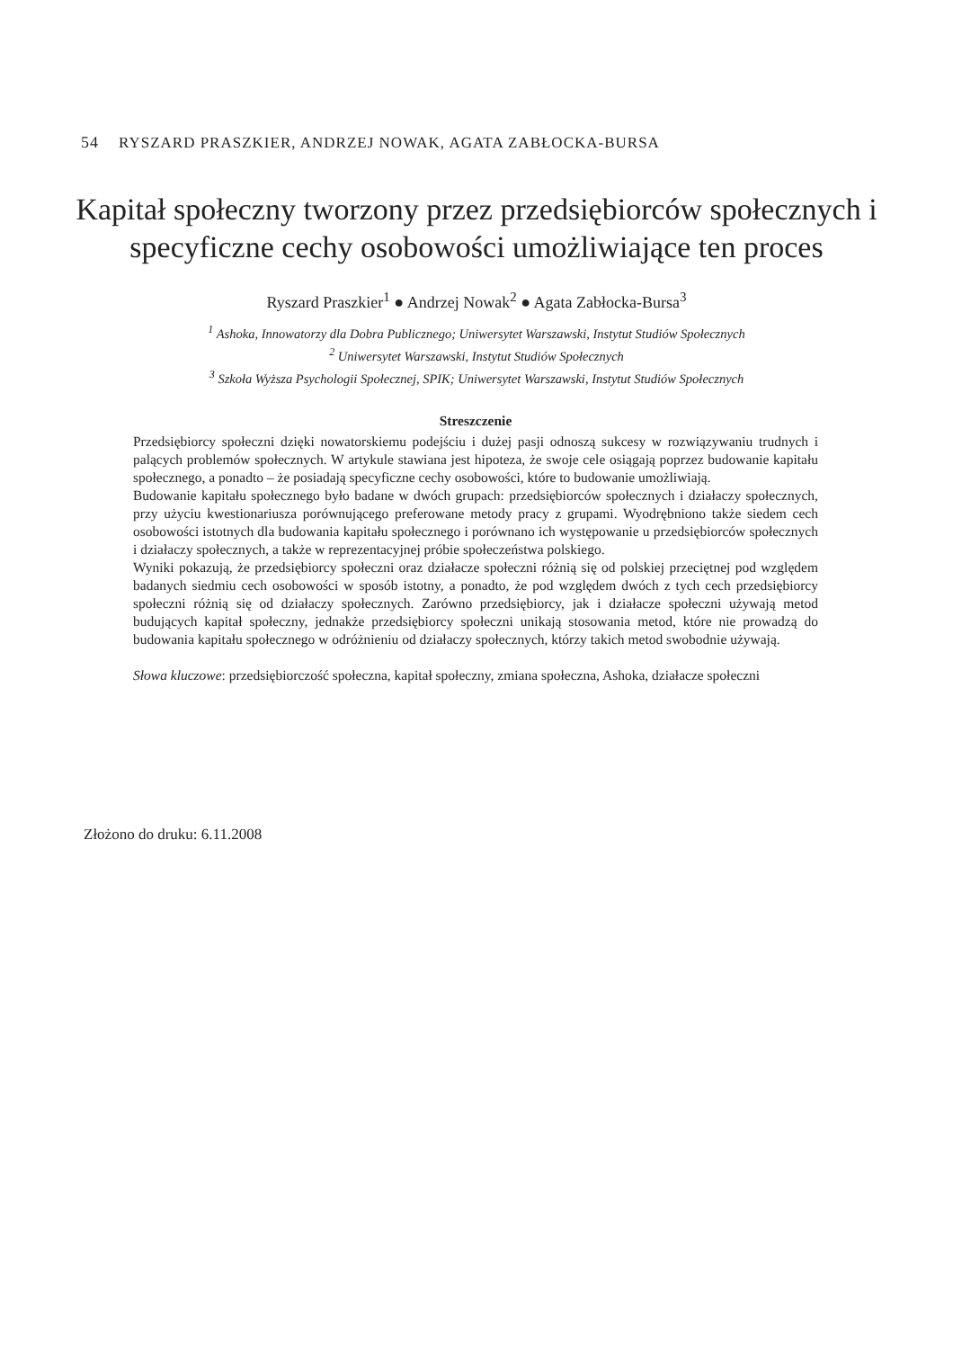54 RYSZARD PRASZKIER, ANDRZEJ NOWAK, AGATA ZABŁOCKA-BURSA
Kapitał społeczny tworzony przez przedsiębiorców społecznych i specyficzne cechy osobowości umożliwiające ten proces
Ryszard Praszkier<sup>1</sup> ● Andrzej Nowak<sup>2</sup> ● Agata Zabłocka-Bursa<sup>3</sup>
<sup>1</sup> Ashoka, Innowatorzy dla Dobra Publicznego; Uniwersytet Warszawski, Instytut Studiów Społecznych
<sup>2</sup> Uniwersytet Warszawski, Instytut Studiów Społecznych
<sup>3</sup> Szkoła Wyższa Psychologii Społecznej, SPIK; Uniwersytet Warszawski, Instytut Studiów Społecznych
Streszczenie
Przedsiębiorcy społeczni dzięki nowatorskiemu podejściu i dużej pasji odnoszą sukcesy w rozwiązywaniu trudnych i palących problemów społecznych. W artykule stawiana jest hipoteza, że swoje cele osiągają poprzez budowanie kapitału społecznego, a ponadto – że posiadają specyficzne cechy osobowości, które to budowanie umożliwiają.
Budowanie kapitału społecznego było badane w dwóch grupach: przedsiębiorców społecznych i działaczy społecznych, przy użyciu kwestionariusza porównującego preferowane metody pracy z grupami. Wyodrębniono także siedem cech osobowości istotnych dla budowania kapitału społecznego i porównano ich występowanie u przedsiębiorców społecznych i działaczy społecznych, a także w reprezentacyjnej próbie społeczeństwa polskiego.
Wyniki pokazują, że przedsiębiorcy społeczni oraz działacze społeczni różnią się od polskiej przeciętnej pod względem badanych siedmiu cech osobowości w sposób istotny, a ponadto, że pod względem dwóch z tych cech przedsiębiorcy społeczni różnią się od działaczy społecznych. Zarówno przedsiębiorcy, jak i działacze społeczni używają metod budujących kapitał społeczny, jednakże przedsiębiorcy społeczni unikają stosowania metod, które nie prowadzą do budowania kapitału społecznego w odróżnieniu od działaczy społecznych, którzy takich metod swobodnie używają.
Słowa kluczowe: przedsiębiorczość społeczna, kapitał społeczny, zmiana społeczna, Ashoka, działacze społeczni
Złożono do druku: 6.11.2008